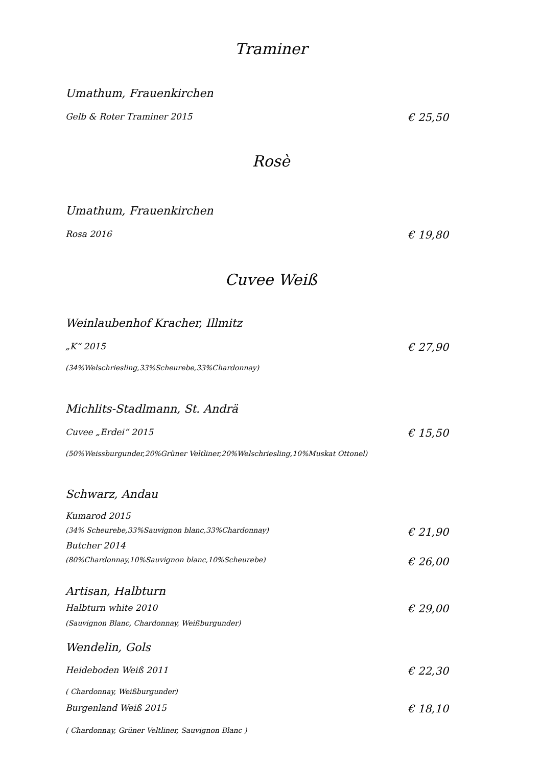Traminer
Umathum, Frauenkirchen
Gelb & Roter Traminer 2015 € 25,50
Rosè
Umathum, Frauenkirchen
Rosa 2016 € 19,80
Cuvee Weiß
Weinlaubenhof Kracher, Illmitz
„K“ 2015 € 27,90
(34%Welschriesling,33%Scheurebe,33%Chardonnay)
Michlits-Stadlmann, St. Andrä
Cuvee „Erdei“ 2015 € 15,50
(50%Weissburgunder,20%Grüner Veltliner,20%Welschriesling,10%Muskat Ottonel)
Schwarz, Andau
Kumarod 2015
(34% Scheurebe,33%Sauvignon blanc,33%Chardonnay) € 21,90
Butcher 2014
(80%Chardonnay,10%Sauvignon blanc,10%Scheurebe) € 26,00
Artisan, Halbturn
Halbturn white 2010 € 29,00
(Sauvignon Blanc, Chardonnay, Weißburgunder)
Wendelin, Gols
Heideboden Weiß 2011 € 22,30
( Chardonnay, Weißburgunder)
Burgenland Weiß 2015 € 18,10
( Chardonnay, Grüner Veltliner, Sauvignon Blanc )